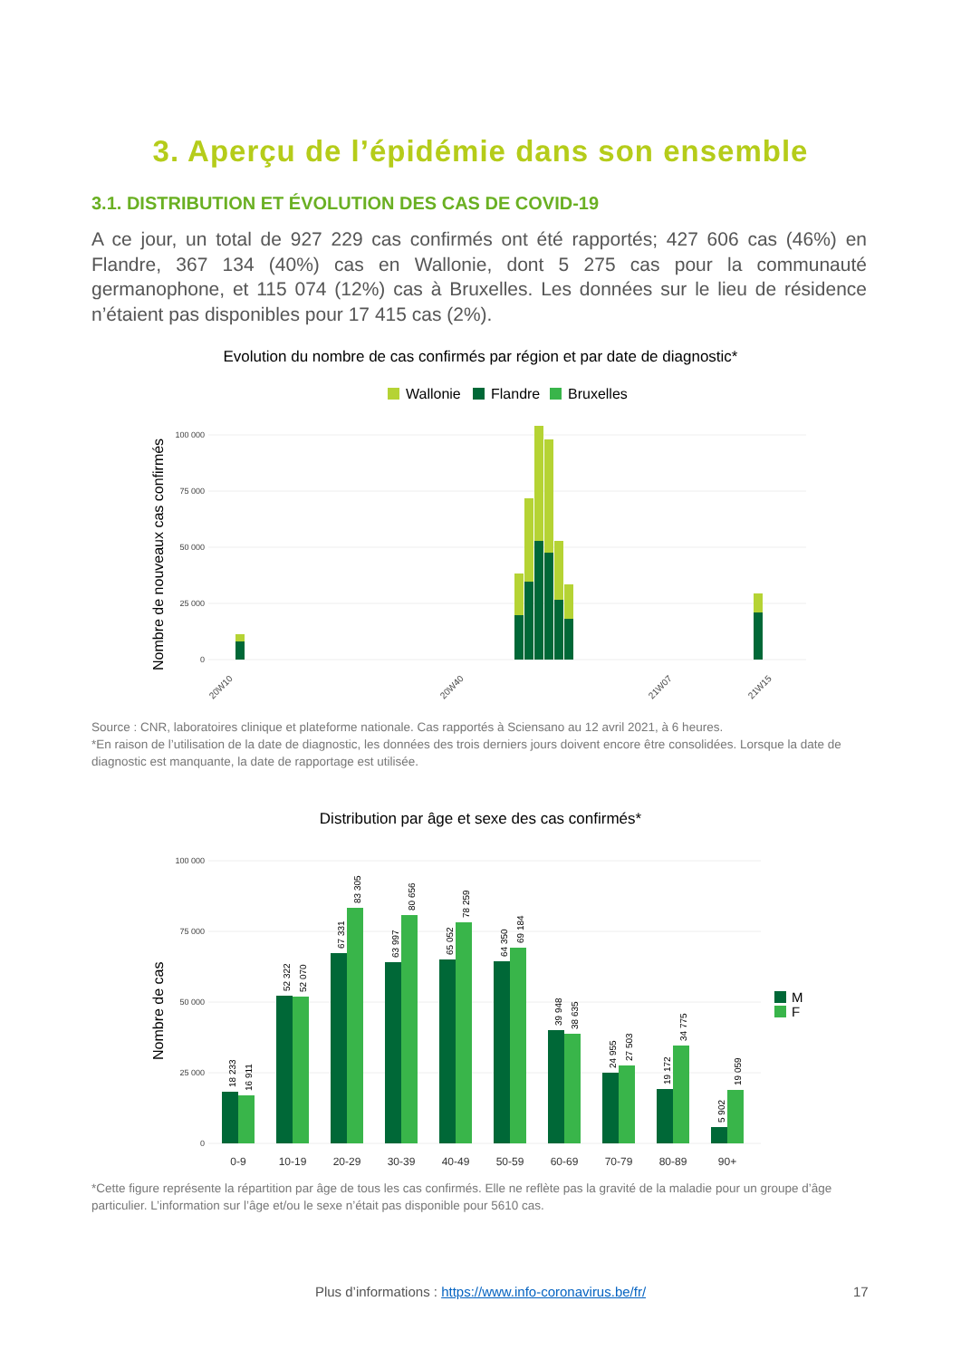3. Aperçu de l’épidémie dans son ensemble
3.1. DISTRIBUTION ET ÉVOLUTION DES CAS DE COVID-19
A ce jour, un total de 927 229 cas confirmés ont été rapportés; 427 606 cas (46%) en Flandre, 367 134 (40%) cas en Wallonie, dont 5 275 cas pour la communauté germanophone, et 115 074 (12%) cas à Bruxelles. Les données sur le lieu de résidence n’étaient pas disponibles pour 17 415 cas (2%).
Evolution du nombre de cas confirmés par région et par date de diagnostic*
Wallonie
Flandre
Bruxelles
Nombre de nouveaux cas confirmés
100 000
75 000
50 000
25 000
0
20W10
20W40
21W07
21W15
Source : CNR, laboratoires clinique et plateforme nationale. Cas rapportés à Sciensano au 12 avril 2021, à 6 heures.
*En raison de l’utilisation de la date de diagnostic, les données des trois derniers jours doivent encore être consolidées. Lorsque la date de diagnostic est manquante, la date de rapportage est utilisée.
Distribution par âge et sexe des cas confirmés*
Nombre de cas
100 000
75 000
50 000
25 000
0
18 233
16 911
52 322
52 070
67 331
83 305
63 997
80 656
65 052
78 259
64 350
69 184
39 948
38 635
24 955
27 503
19 172
34 775
5 902
19 059
0-9
10-19
20-29
30-39
40-49
50-59
60-69
70-79
80-89
90+
M
F
*Cette figure représente la répartition par âge de tous les cas confirmés. Elle ne reflète pas la gravité de la maladie pour un groupe d’âge particulier. L’information sur l’âge et/ou le sexe n’était pas disponible pour 5610 cas.
Plus d’informations : https://www.info-coronavirus.be/fr/ 17